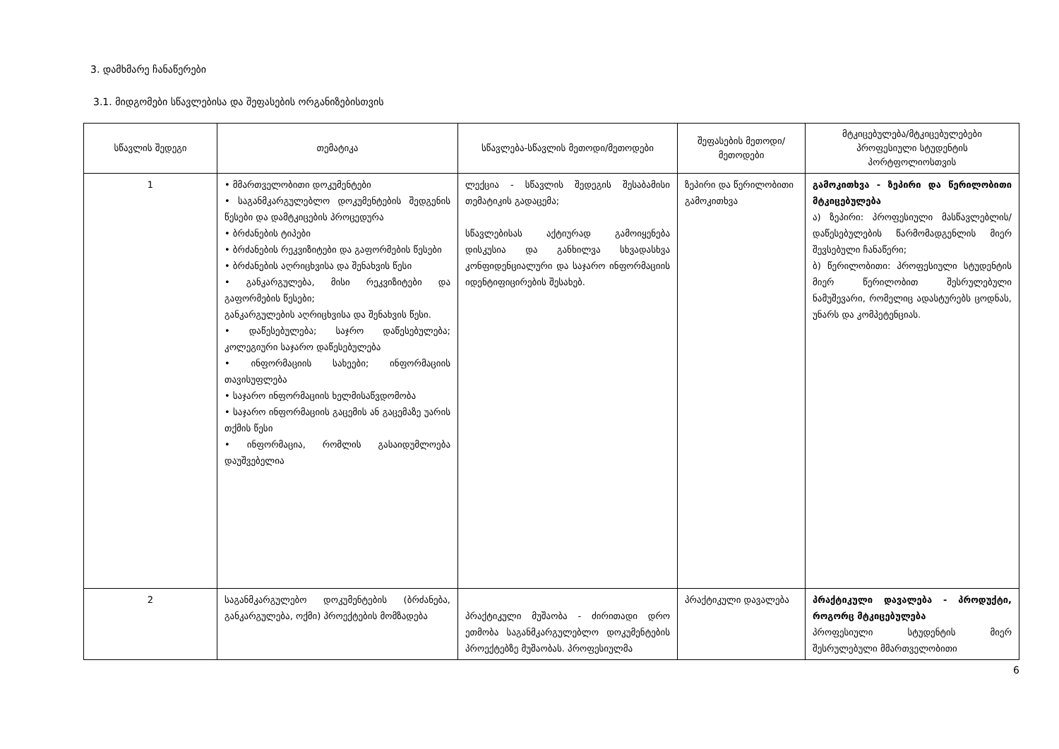3. დამხმარე ჩანაწერები
3.1. მიდგომები სწავლებისა და შეფასების ორგანიზებისთვის
| სწავლის შედეგი | თემატიკა | სწავლება-სწავლის მეთოდი/მეთოდები | შეფასების მეთოდი/მეთოდები | მტკიცებულება/მტკიცებულებები პროფესიული სტუდენტის პორტფოლიოსთვის |
| --- | --- | --- | --- | --- |
| 1 | • მმართველობითი დოკუმენტები • საგანმკარგულებლო დოკუმენტების შედგენის წესები და დამტკიცების პროცედურა • ბრძანების ტიპები • ბრძანების რეკვიზიტები და გაფორმების წესები • ბრძანების აღრიცხვისა და შენახვის წესი • განკარგულება, მისი რეკვიზიტები და გაფორმების წესები; განკარგულების აღრიცხვისა და შენახვის წესი. • დაწესებულება; საჯრო დაწესებულება; კოლეგიური საჯარო დაწესებულება • ინფორმაციის სახეები; ინფორმაციის თავისუფლება • საჯარო ინფორმაციის ხელმისაწვდომობა • საჯარო ინფორმაციის გაცემის ან გაცემაზე უარის თქმის წესი • ინფორმაცია, რომლის გასაიდუმლოება დაუშვებელია | ლექცია - სწავლის შედეგის შესაბამისი თემატიკის გადაცემა; სწავლებისას აქტიურად გამოიყენება დისკუსია და განხილვა სხვადასხვა კონფიდენციალური და საჯარო ინფორმაციის იდენტიფიცირების შესახებ. | ზეპირი და წერილობითი გამოკითხვა | გამოკითხვა - ზეპირი და წერილობითი მტკიცებულება ა) ზეპირი: პროფესიული მასწავლებლის/დაწესებულების წარმომადგენლის მიერ შევსებული ჩანაწერი; ბ) წერილობითი: პროფესიული სტუდენტის მიერ წერილობით შესრულებული ნამუშევარი, რომელიც ადასტურებს ცოდნას, უნარს და კომპეტენციას. |
| 2 | საგანმკარგულებო დოკუმენტების (ბრძანება, განკარგულება, ოქმი) პროექტების მომზადება | პრაქტიკული მუშაობა - ძირითადი დრო ეთმობა საგანმკარგულებლო დოკუმენტების პროექტებზე მუშაობას. პროფესიულმა | პრაქტიკული დავალება | პრაქტიკული დავალება - პროდუქტი, როგორც მტკიცებულება პროფესიული სტუდენტის მიერ შესრულებული მმართველობითი |
6